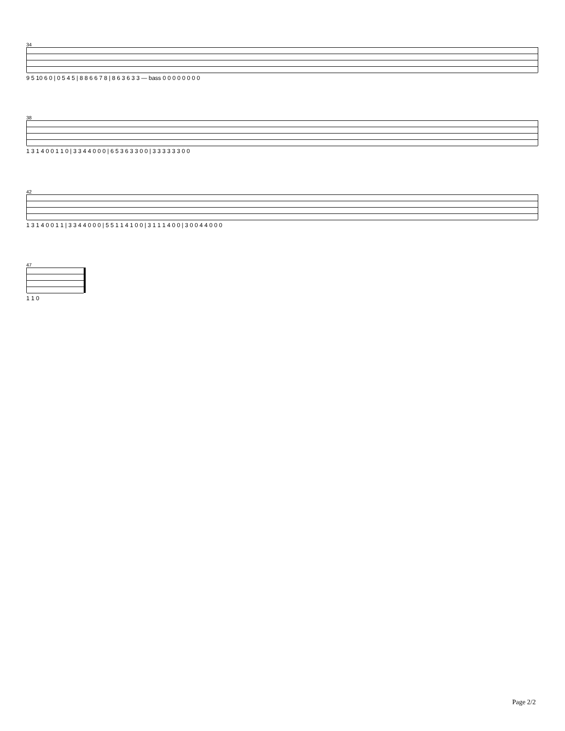34
9 5 10 6 0 | 0 5 4 5 | 8 8 6 6 7 8 | 8 6 3 6 3 3 — bass 0 0 0 0 0 0 0 0
38
1 3 1 4 0 0 1 1 0 | 3 3 4 4 0 0 0 | 6 5 3 6 3 3 0 0 | 3 3 3 3 3 3 0 0
42
1 3 1 4 0 0 1 1 | 3 3 4 4 0 0 0 | 5 5 1 1 4 1 0 0 | 3 1 1 1 4 0 0 | 3 0 0 4 4 0 0 0
47
1 1 0
Page 2/2